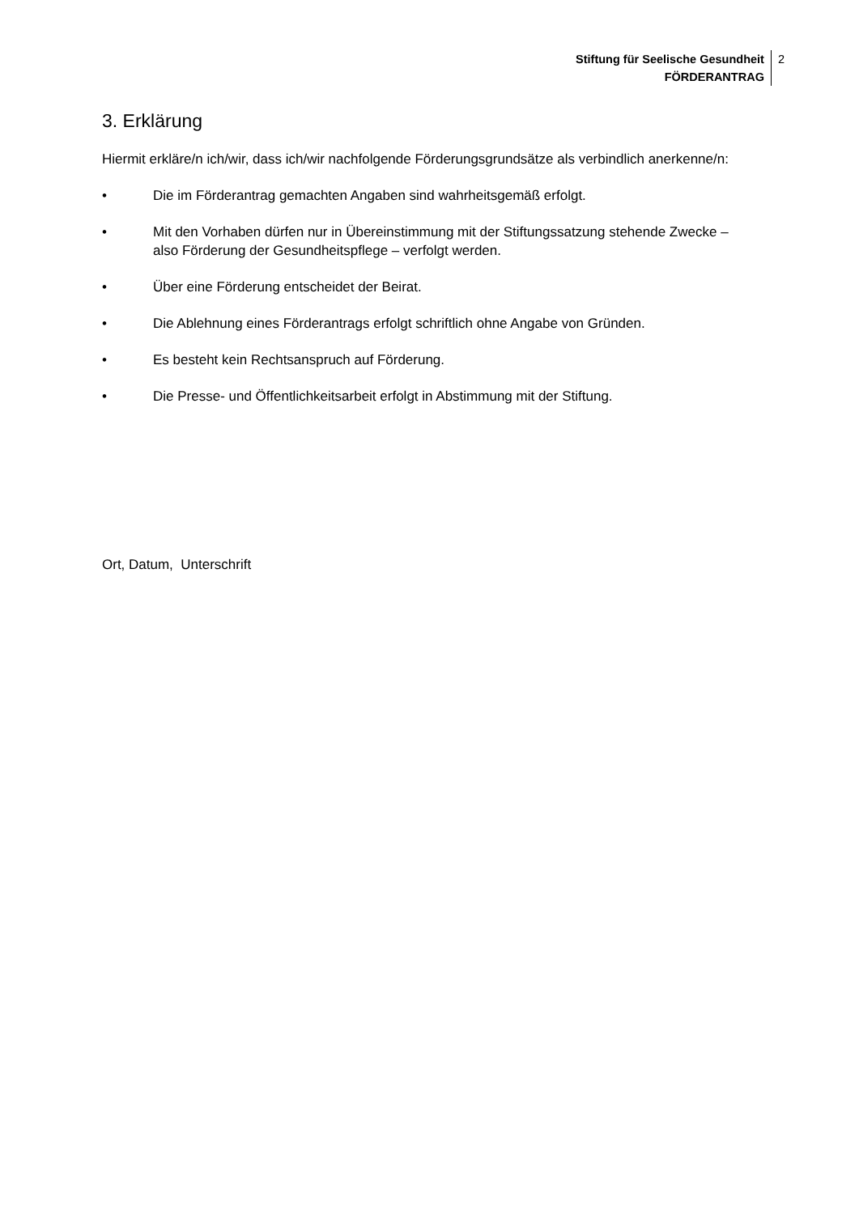Stiftung für Seelische Gesundheit
FÖRDERANTRAG
2
3. Erklärung
Hiermit erkläre/n ich/wir, dass ich/wir nachfolgende Förderungsgrundsätze als verbindlich anerkenne/n:
• Die im Förderantrag gemachten Angaben sind wahrheitsgemäß erfolgt.
• Mit den Vorhaben dürfen nur in Übereinstimmung mit der Stiftungssatzung stehende Zwecke – also Förderung der Gesundheitspflege – verfolgt werden.
• Über eine Förderung entscheidet der Beirat.
• Die Ablehnung eines Förderantrags erfolgt schriftlich ohne Angabe von Gründen.
• Es besteht kein Rechtsanspruch auf Förderung.
• Die Presse- und Öffentlichkeitsarbeit erfolgt in Abstimmung mit der Stiftung.
Ort, Datum, Unterschrift